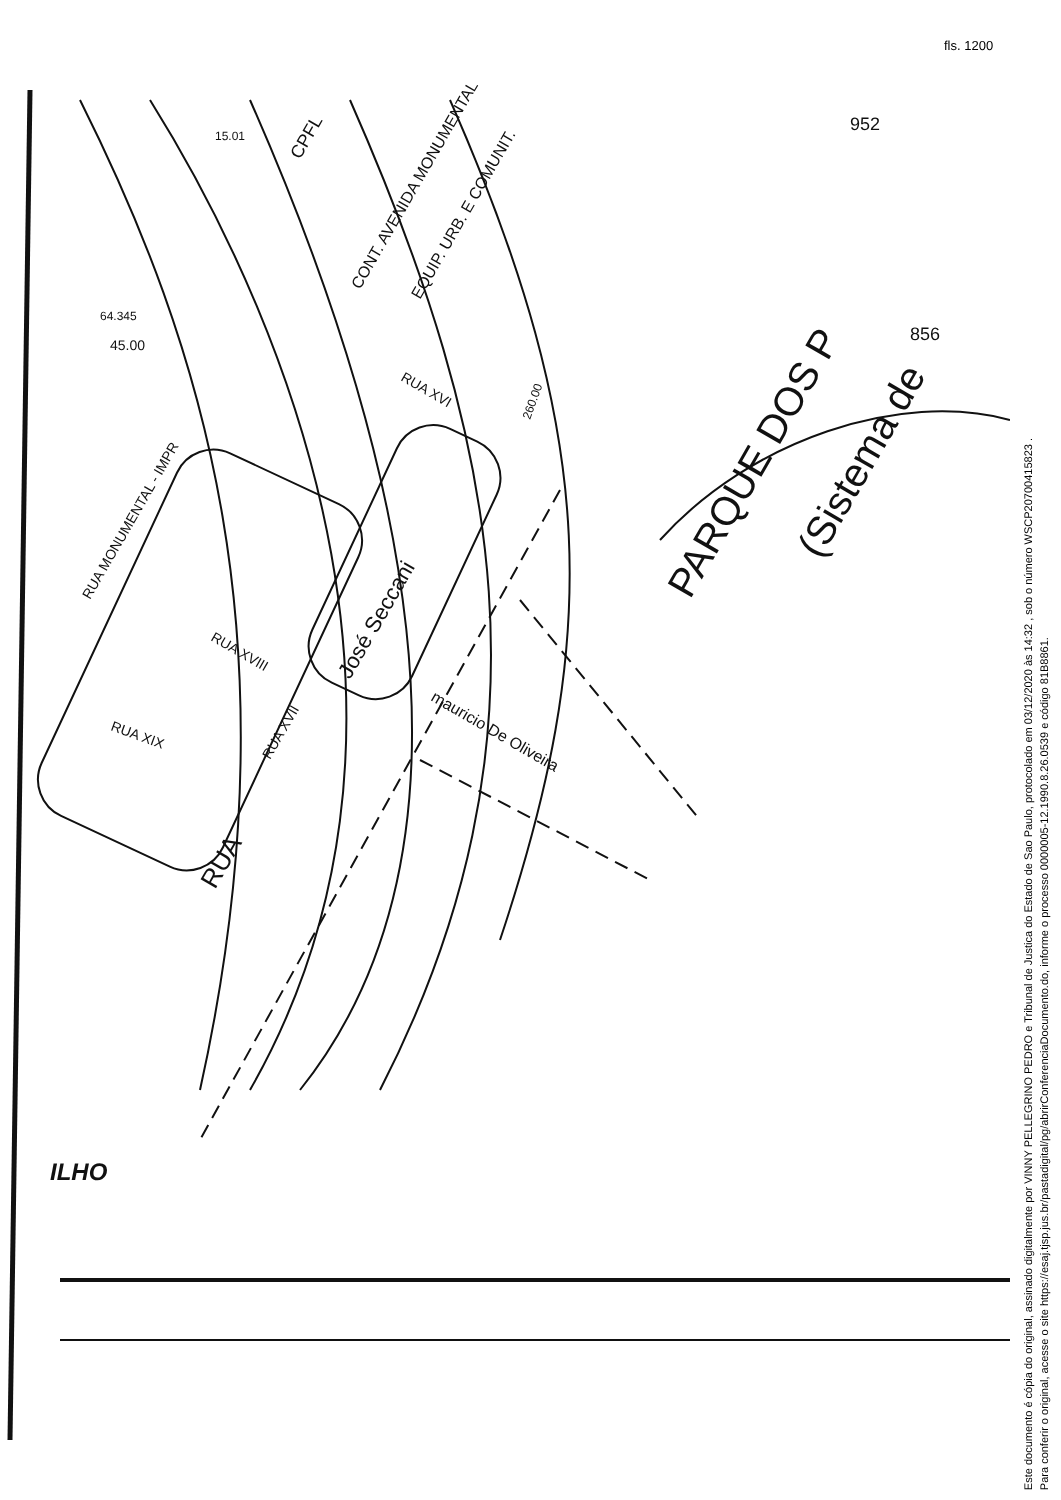fls. 1200
PARQUE DOS P
(Sistema de
CONT. AVENIDA MONUMENTAL
EQUIP. URB. E COMUNIT.
CPFL
RUA XVI
RUA MONUMENTAL - IMPR
RUA XVIII
RUA XIX
RUA XVII
RUA
José Seccani
mauricio De Oliveira
15.01
64.345
45.00
260.00
ILHO
952
856
Este documento é cópia do original, assinado digitalmente por VINNY PELLEGRINO PEDRO e Tribunal de Justica do Estado de Sao Paulo, protocolado em 03/12/2020 às 14:32 , sob o número WSCP20700415823 .
Para conferir o original, acesse o site https://esaj.tjsp.jus.br/pastadigital/pg/abrirConferenciaDocumento.do, informe o processo 0000005-12.1990.8.26.0539 e código 81B8861.